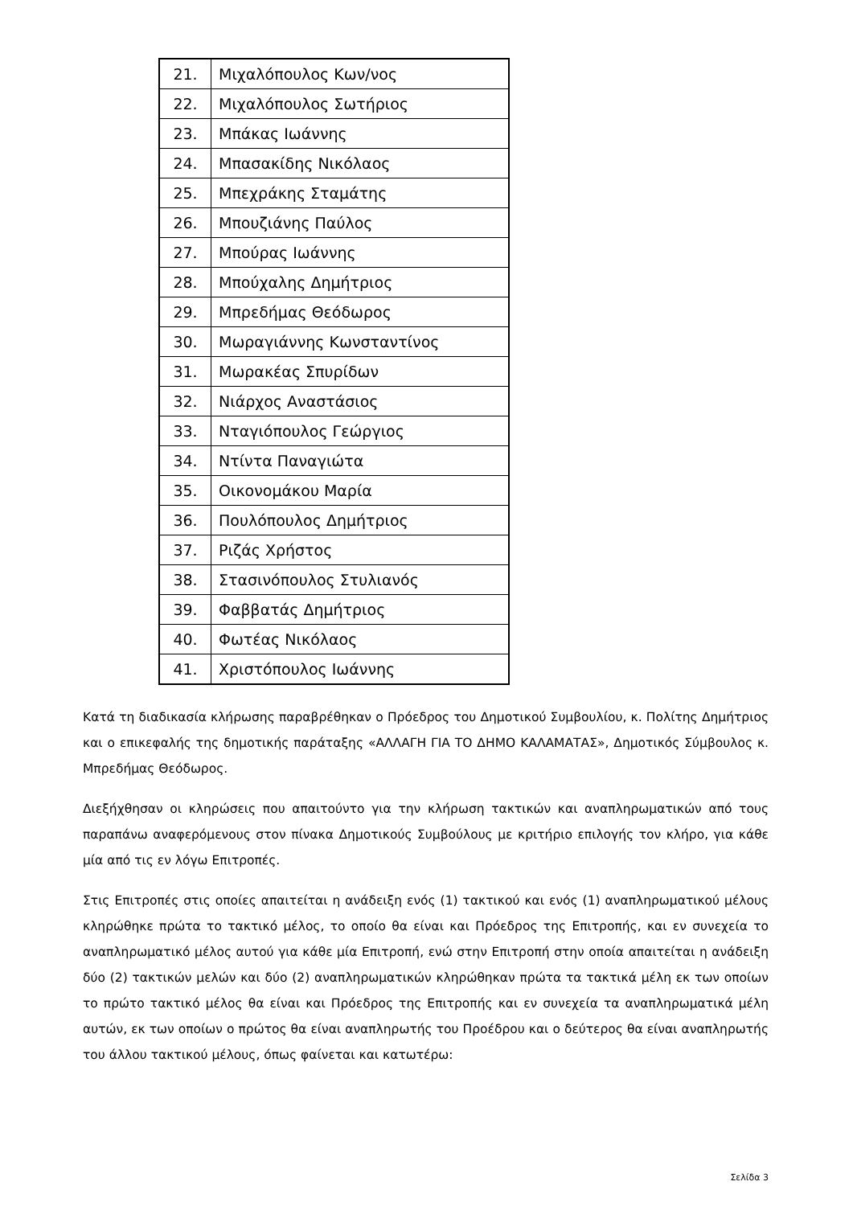| 21. | Μιχαλόπουλος Κων/νος |
| 22. | Μιχαλόπουλος Σωτήριος |
| 23. | Μπάκας Ιωάννης |
| 24. | Μπασακίδης Νικόλαος |
| 25. | Μπεχράκης Σταμάτης |
| 26. | Μπουζιάνης Παύλος |
| 27. | Μπούρας Ιωάννης |
| 28. | Μπούχαλης Δημήτριος |
| 29. | Μπρεδήμας Θεόδωρος |
| 30. | Μωραγιάννης Κωνσταντίνος |
| 31. | Μωρακέας Σπυρίδων |
| 32. | Νιάρχος Αναστάσιος |
| 33. | Νταγιόπουλος Γεώργιος |
| 34. | Ντίντα Παναγιώτα |
| 35. | Οικονομάκου Μαρία |
| 36. | Πουλόπουλος Δημήτριος |
| 37. | Ριζάς Χρήστος |
| 38. | Στασινόπουλος Στυλιανός |
| 39. | Φαββατάς Δημήτριος |
| 40. | Φωτέας Νικόλαος |
| 41. | Χριστόπουλος Ιωάννης |
Κατά τη διαδικασία κλήρωσης παραβρέθηκαν ο Πρόεδρος του Δημοτικού Συμβουλίου, κ. Πολίτης Δημήτριος και ο επικεφαλής της δημοτικής παράταξης «ΑΛΛΑΓΗ ΓΙΑ ΤΟ ΔΗΜΟ ΚΑΛΑΜΑΤΑΣ», Δημοτικός Σύμβουλος κ. Μπρεδήμας Θεόδωρος.
Διεξήχθησαν οι κληρώσεις που απαιτούντο για την κλήρωση τακτικών και αναπληρωματικών από τους παραπάνω αναφερόμενους στον πίνακα Δημοτικούς Συμβούλους με κριτήριο επιλογής τον κλήρο, για κάθε μία από τις εν λόγω Επιτροπές.
Στις Επιτροπές στις οποίες απαιτείται η ανάδειξη ενός (1) τακτικού και ενός (1) αναπληρωματικού μέλους κληρώθηκε πρώτα το τακτικό μέλος, το οποίο θα είναι και Πρόεδρος της Επιτροπής, και εν συνεχεία το αναπληρωματικό μέλος αυτού για κάθε μία Επιτροπή, ενώ στην Επιτροπή στην οποία απαιτείται η ανάδειξη δύο (2) τακτικών μελών και δύο (2) αναπληρωματικών κληρώθηκαν πρώτα τα τακτικά μέλη εκ των οποίων το πρώτο τακτικό μέλος θα είναι και Πρόεδρος της Επιτροπής και εν συνεχεία τα αναπληρωματικά μέλη αυτών, εκ των οποίων ο πρώτος θα είναι αναπληρωτής του Προέδρου και ο δεύτερος θα είναι αναπληρωτής του άλλου τακτικού μέλους, όπως φαίνεται και κατωτέρω:
Σελίδα 3